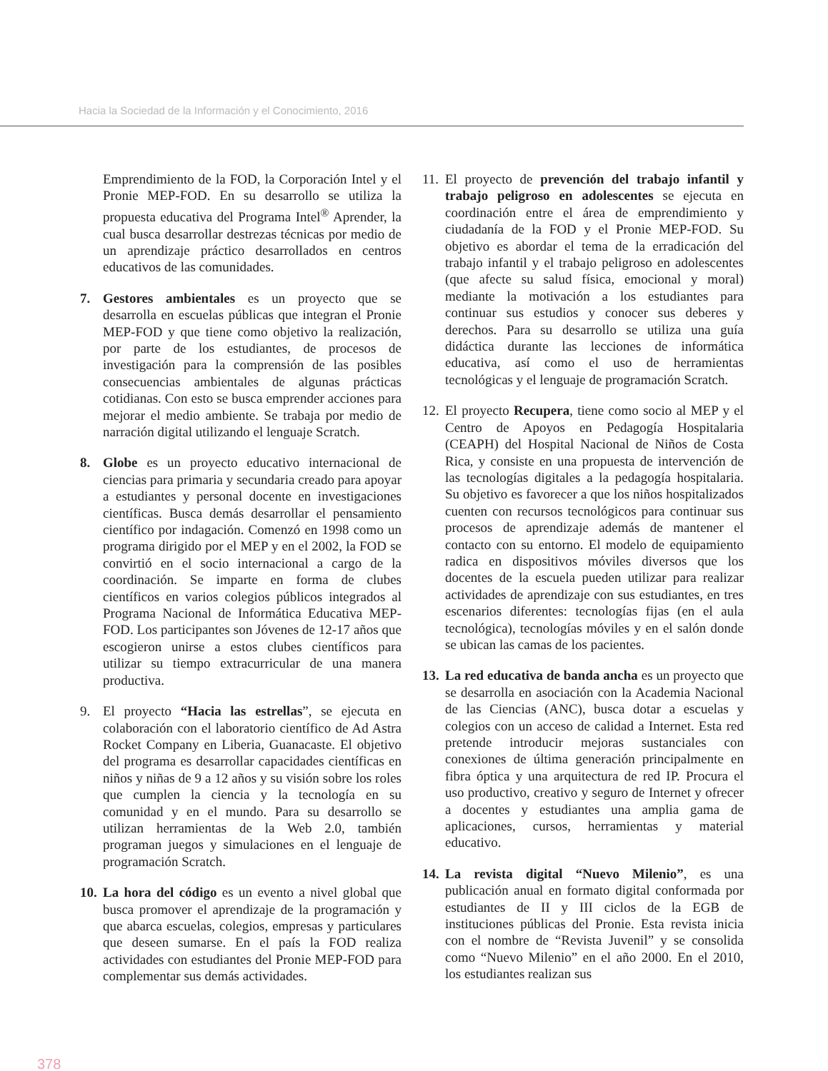Hacia la Sociedad de la Información y el Conocimiento, 2016
Emprendimiento de la FOD, la Corporación Intel y el Pronie MEP-FOD. En su desarrollo se utiliza la propuesta educativa del Programa Intel<sup>®</sup> Aprender, la cual busca desarrollar destrezas técnicas por medio de un aprendizaje práctico desarrollados en centros educativos de las comunidades.
7. Gestores ambientales es un proyecto que se desarrolla en escuelas públicas que integran el Pronie MEP-FOD y que tiene como objetivo la realización, por parte de los estudiantes, de procesos de investigación para la comprensión de las posibles consecuencias ambientales de algunas prácticas cotidianas. Con esto se busca emprender acciones para mejorar el medio ambiente. Se trabaja por medio de narración digital utilizando el lenguaje Scratch.
8. Globe es un proyecto educativo internacional de ciencias para primaria y secundaria creado para apoyar a estudiantes y personal docente en investigaciones científicas. Busca demás desarrollar el pensamiento científico por indagación. Comenzó en 1998 como un programa dirigido por el MEP y en el 2002, la FOD se convirtió en el socio internacional a cargo de la coordinación. Se imparte en forma de clubes científicos en varios colegios públicos integrados al Programa Nacional de Informática Educativa MEP-FOD. Los participantes son Jóvenes de 12-17 años que escogieron unirse a estos clubes científicos para utilizar su tiempo extracurricular de una manera productiva.
9. El proyecto “Hacia las estrellas”, se ejecuta en colaboración con el laboratorio científico de Ad Astra Rocket Company en Liberia, Guanacaste. El objetivo del programa es desarrollar capacidades científicas en niños y niñas de 9 a 12 años y su visión sobre los roles que cumplen la ciencia y la tecnología en su comunidad y en el mundo. Para su desarrollo se utilizan herramientas de la Web 2.0, también programan juegos y simulaciones en el lenguaje de programación Scratch.
10.
La hora del código es un evento a nivel global que busca promover el aprendizaje de la programación y que abarca escuelas, colegios, empresas y particulares que deseen sumarse. En el país la FOD realiza actividades con estudiantes del Pronie MEP-FOD para complementar sus demás actividades.
11.
El proyecto de prevención del trabajo infantil y trabajo peligroso en adolescentes se ejecuta en coordinación entre el área de emprendimiento y ciudadanía de la FOD y el Pronie MEP-FOD. Su objetivo es abordar el tema de la erradicación del trabajo infantil y el trabajo peligroso en adolescentes (que afecte su salud física, emocional y moral) mediante la motivación a los estudiantes para continuar sus estudios y conocer sus deberes y derechos. Para su desarrollo se utiliza una guía didáctica durante las lecciones de informática educativa, así como el uso de herramientas tecnológicas y el lenguaje de programación Scratch.
12.
El proyecto Recupera, tiene como socio al MEP y el Centro de Apoyos en Pedagogía Hospitalaria (CEAPH) del Hospital Nacional de Niños de Costa Rica, y consiste en una propuesta de intervención de las tecnologías digitales a la pedagogía hospitalaria. Su objetivo es favorecer a que los niños hospitalizados cuenten con recursos tecnológicos para continuar sus procesos de aprendizaje además de mantener el contacto con su entorno. El modelo de equipamiento radica en dispositivos móviles diversos que los docentes de la escuela pueden utilizar para realizar actividades de aprendizaje con sus estudiantes, en tres escenarios diferentes: tecnologías fijas (en el aula tecnológica), tecnologías móviles y en el salón donde se ubican las camas de los pacientes.
13.
La red educativa de banda ancha es un proyecto que se desarrolla en asociación con la Academia Nacional de las Ciencias (ANC), busca dotar a escuelas y colegios con un acceso de calidad a Internet. Esta red pretende introducir mejoras sustanciales con conexiones de última generación principalmente en fibra óptica y una arquitectura de red IP. Procura el uso productivo, creativo y seguro de Internet y ofrecer a docentes y estudiantes una amplia gama de aplicaciones, cursos, herramientas y material educativo.
14.
La revista digital “Nuevo Milenio”, es una publicación anual en formato digital conformada por estudiantes de II y III ciclos de la EGB de instituciones públicas del Pronie. Esta revista inicia con el nombre de “Revista Juvenil” y se consolida como “Nuevo Milenio” en el año 2000. En el 2010, los estudiantes realizan sus
378